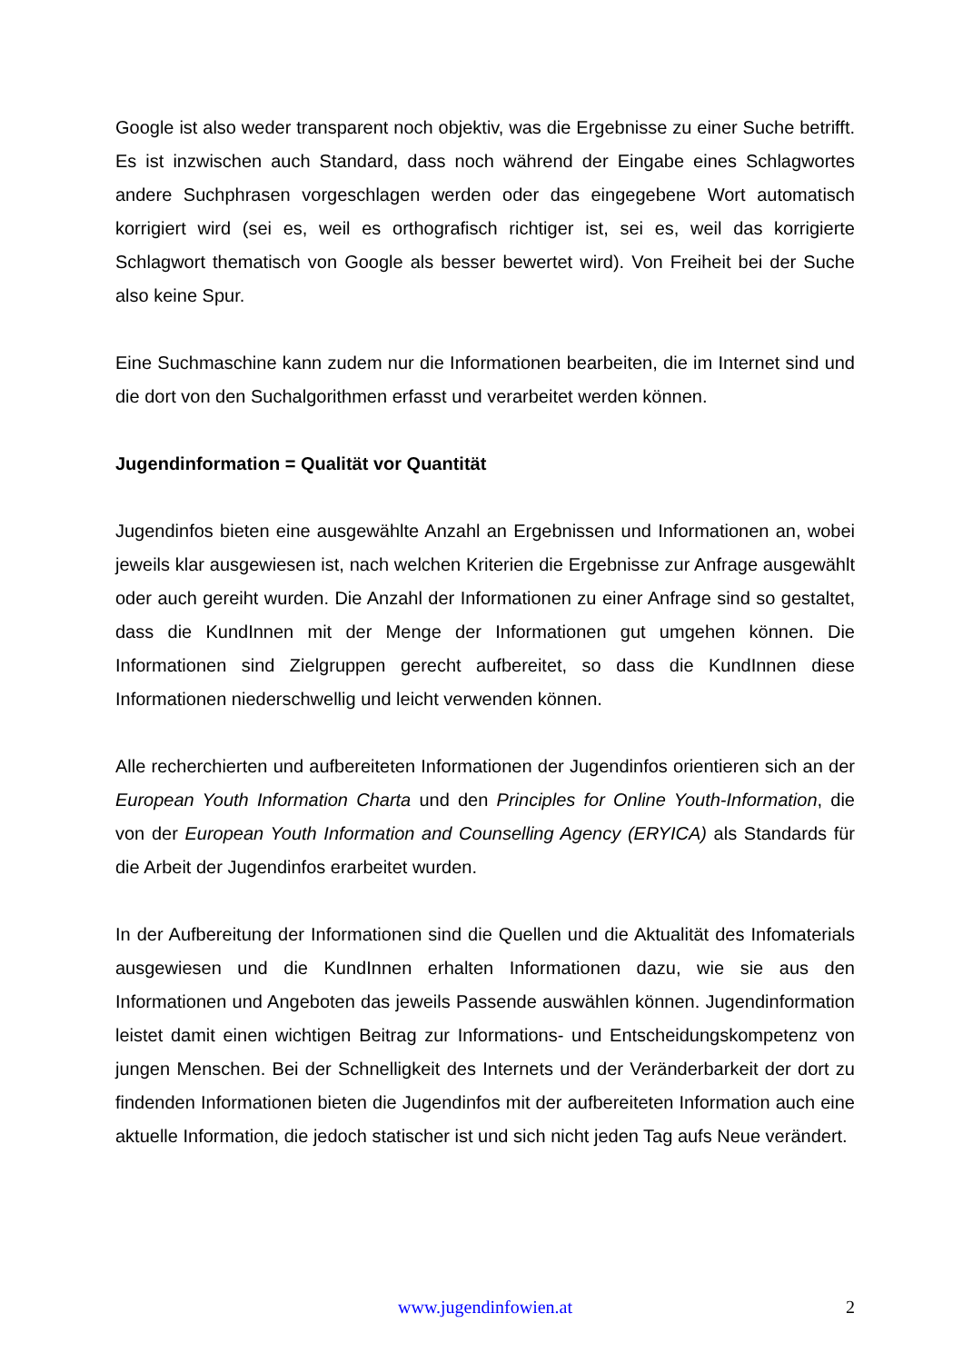Google ist also weder transparent noch objektiv, was die Ergebnisse zu einer Suche betrifft. Es ist inzwischen auch Standard, dass noch während der Eingabe eines Schlagwortes andere Suchphrasen vorgeschlagen werden oder das eingegebene Wort automatisch korrigiert wird (sei es, weil es orthografisch richtiger ist, sei es, weil das korrigierte Schlagwort thematisch von Google als besser bewertet wird). Von Freiheit bei der Suche also keine Spur.
Eine Suchmaschine kann zudem nur die Informationen bearbeiten, die im Internet sind und die dort von den Suchalgorithmen erfasst und verarbeitet werden können.
Jugendinformation = Qualität vor Quantität
Jugendinfos bieten eine ausgewählte Anzahl an Ergebnissen und Informationen an, wobei jeweils klar ausgewiesen ist, nach welchen Kriterien die Ergebnisse zur Anfrage ausgewählt oder auch gereiht wurden. Die Anzahl der Informationen zu einer Anfrage sind so gestaltet, dass die KundInnen mit der Menge der Informationen gut umgehen können. Die Informationen sind Zielgruppen gerecht aufbereitet, so dass die KundInnen diese Informationen niederschwellig und leicht verwenden können.
Alle recherchierten und aufbereiteten Informationen der Jugendinfos orientieren sich an der European Youth Information Charta und den Principles for Online Youth-Information, die von der European Youth Information and Counselling Agency (ERYICA) als Standards für die Arbeit der Jugendinfos erarbeitet wurden.
In der Aufbereitung der Informationen sind die Quellen und die Aktualität des Infomaterials ausgewiesen und die KundInnen erhalten Informationen dazu, wie sie aus den Informationen und Angeboten das jeweils Passende auswählen können. Jugendinformation leistet damit einen wichtigen Beitrag zur Informations- und Entscheidungskompetenz von jungen Menschen. Bei der Schnelligkeit des Internets und der Veränderbarkeit der dort zu findenden Informationen bieten die Jugendinfos mit der aufbereiteten Information auch eine aktuelle Information, die jedoch statischer ist und sich nicht jeden Tag aufs Neue verändert.
www.jugendinfowien.at 2